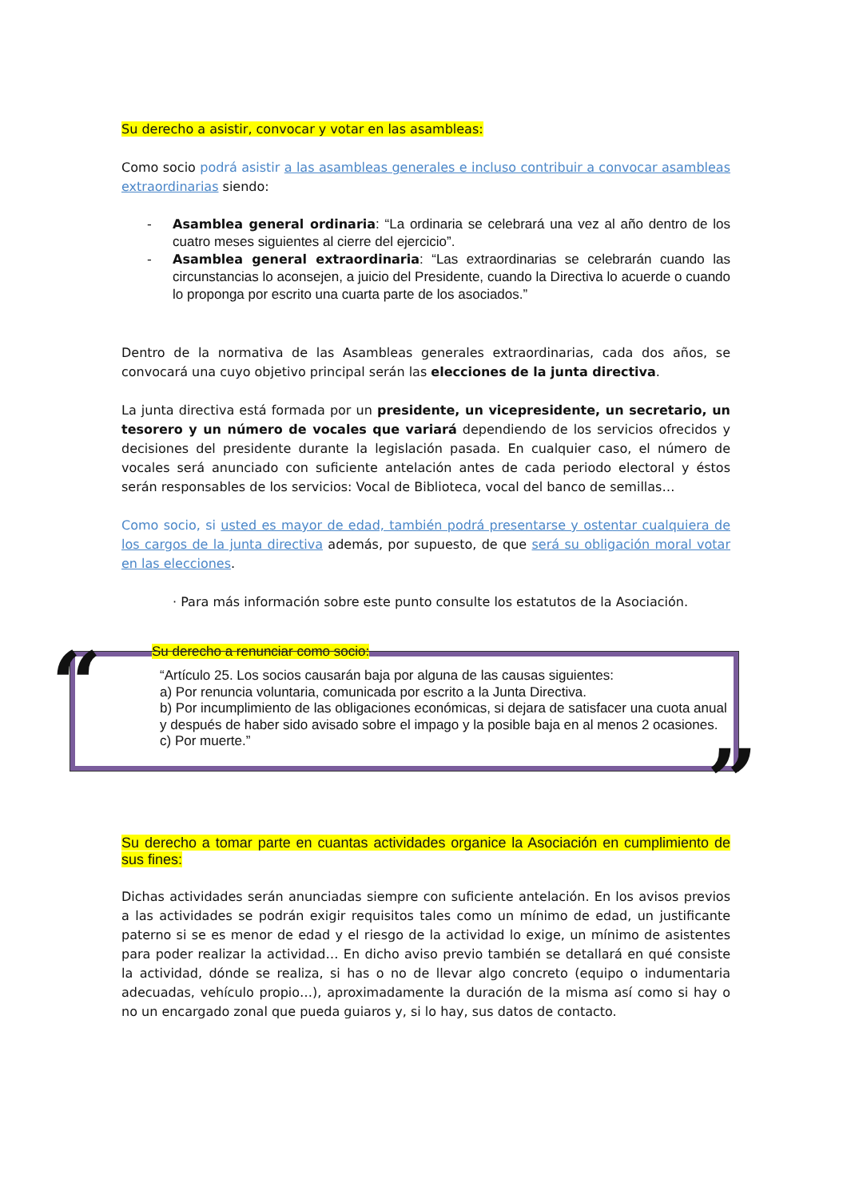Su derecho a asistir, convocar y votar en las asambleas:
Como socio podrá asistir a las asambleas generales e incluso contribuir a convocar asambleas extraordinarias siendo:
- Asamblea general ordinaria: “La ordinaria se celebrará una vez al año dentro de los cuatro meses siguientes al cierre del ejercicio”.
- Asamblea general extraordinaria: “Las extraordinarias se celebrarán cuando las circunstancias lo aconsejen, a juicio del Presidente, cuando la Directiva lo acuerde o cuando lo proponga por escrito una cuarta parte de los asociados.”
Dentro de la normativa de las Asambleas generales extraordinarias, cada dos años, se convocará una cuyo objetivo principal serán las elecciones de la junta directiva.
La junta directiva está formada por un presidente, un vicepresidente, un secretario, un tesorero y un número de vocales que variará dependiendo de los servicios ofrecidos y decisiones del presidente durante la legislación pasada. En cualquier caso, el número de vocales será anunciado con suficiente antelación antes de cada periodo electoral y éstos serán responsables de los servicios: Vocal de Biblioteca, vocal del banco de semillas…
Como socio, si usted es mayor de edad, también podrá presentarse y ostentar cualquiera de los cargos de la junta directiva además, por supuesto, de que será su obligación moral votar en las elecciones.
· Para más información sobre este punto consulte los estatutos de la Asociación.
“
Su derecho a renunciar como socio:
“Artículo 25. Los socios causarán baja por alguna de las causas siguientes:
a) Por renuncia voluntaria, comunicada por escrito a la Junta Directiva.
b) Por incumplimiento de las obligaciones económicas, si dejara de satisfacer una cuota anual y después de haber sido avisado sobre el impago y la posible baja en al menos 2 ocasiones.
c) Por muerte.”
”
Su derecho a tomar parte en cuantas actividades organice la Asociación en cumplimiento de sus fines:
Dichas actividades serán anunciadas siempre con suficiente antelación. En los avisos previos a las actividades se podrán exigir requisitos tales como un mínimo de edad, un justificante paterno si se es menor de edad y el riesgo de la actividad lo exige, un mínimo de asistentes para poder realizar la actividad… En dicho aviso previo también se detallará en qué consiste la actividad, dónde se realiza, si has o no de llevar algo concreto (equipo o indumentaria adecuadas, vehículo propio…), aproximadamente la duración de la misma así como si hay o no un encargado zonal que pueda guiaros y, si lo hay, sus datos de contacto.